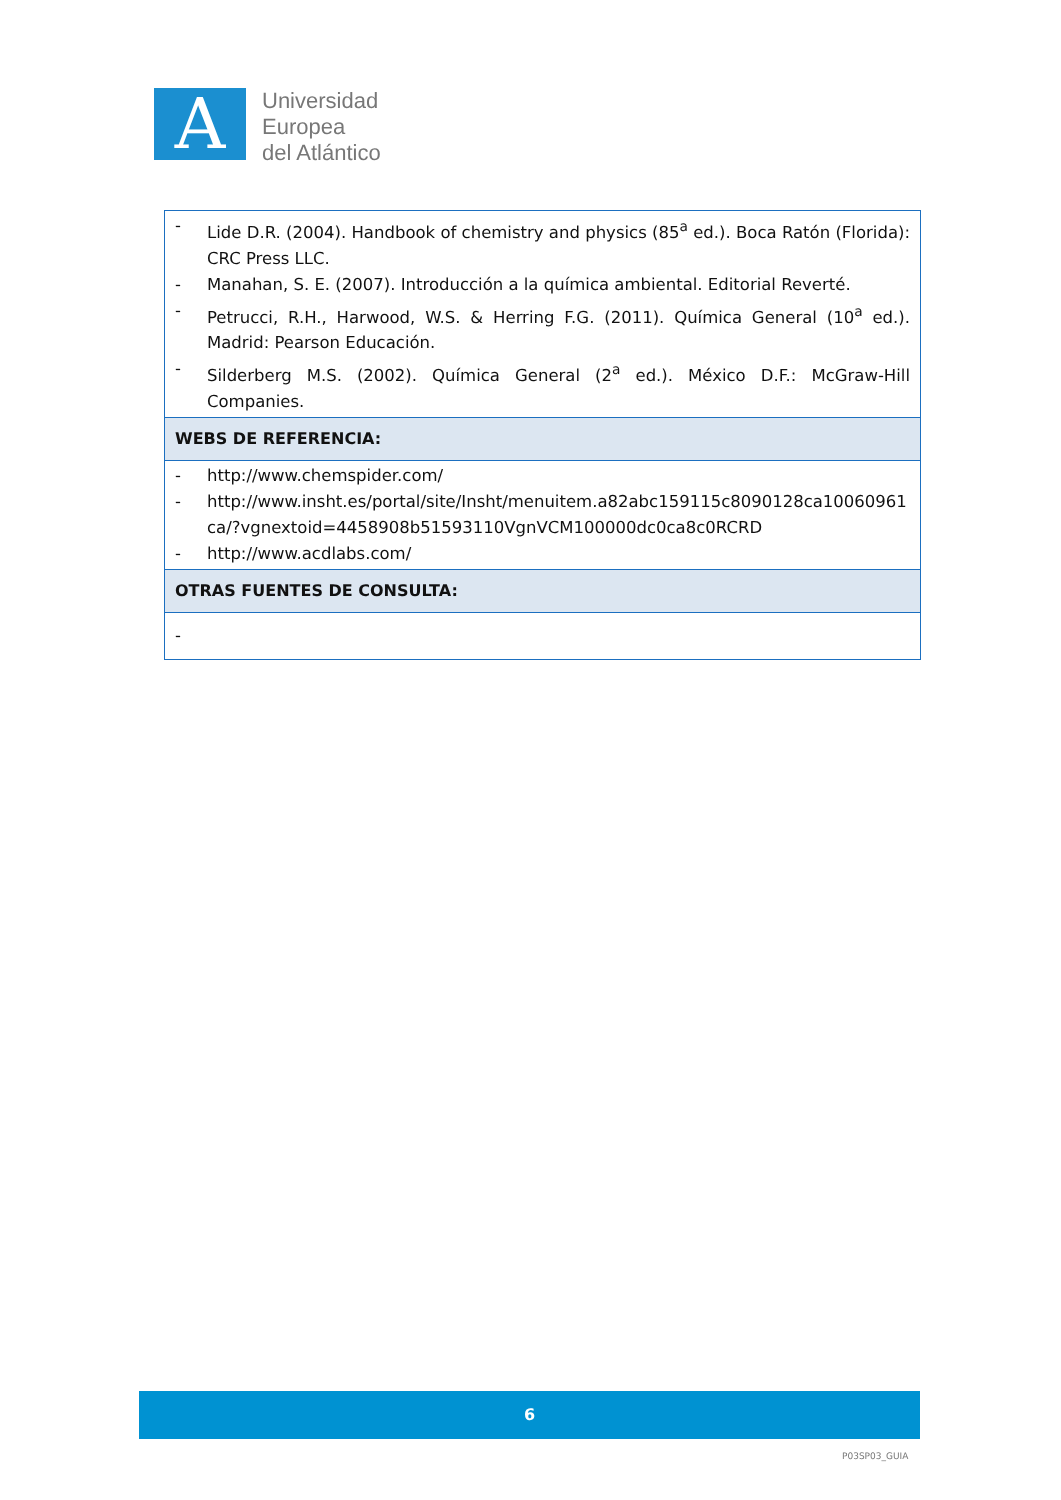A
Universidad
Europea
del Atlántico
| - Lide D.R. (2004). Handbook of chemistry and physics (85<sup>a</sup> ed.). Boca Ratón (Florida): CRC Press LLC. - Manahan, S. E. (2007). Introducción a la química ambiental. Editorial Reverté. - Petrucci, R.H., Harwood, W.S. & Herring F.G. (2011). Química General (10<sup>a</sup> ed.). Madrid: Pearson Educación. - Silderberg M.S. (2002). Química General (2<sup>a</sup> ed.). México D.F.: McGraw-Hill Companies. |
| WEBS DE REFERENCIA: |
| - http://www.chemspider.com/ - http://www.insht.es/portal/site/Insht/menuitem.a82abc159115c8090128ca10060961ca/?vgnextoid=4458908b51593110VgnVCM100000dc0ca8c0RCRD - http://www.acdlabs.com/ |
| OTRAS FUENTES DE CONSULTA: |
| - |
6
P03SP03_GUIA